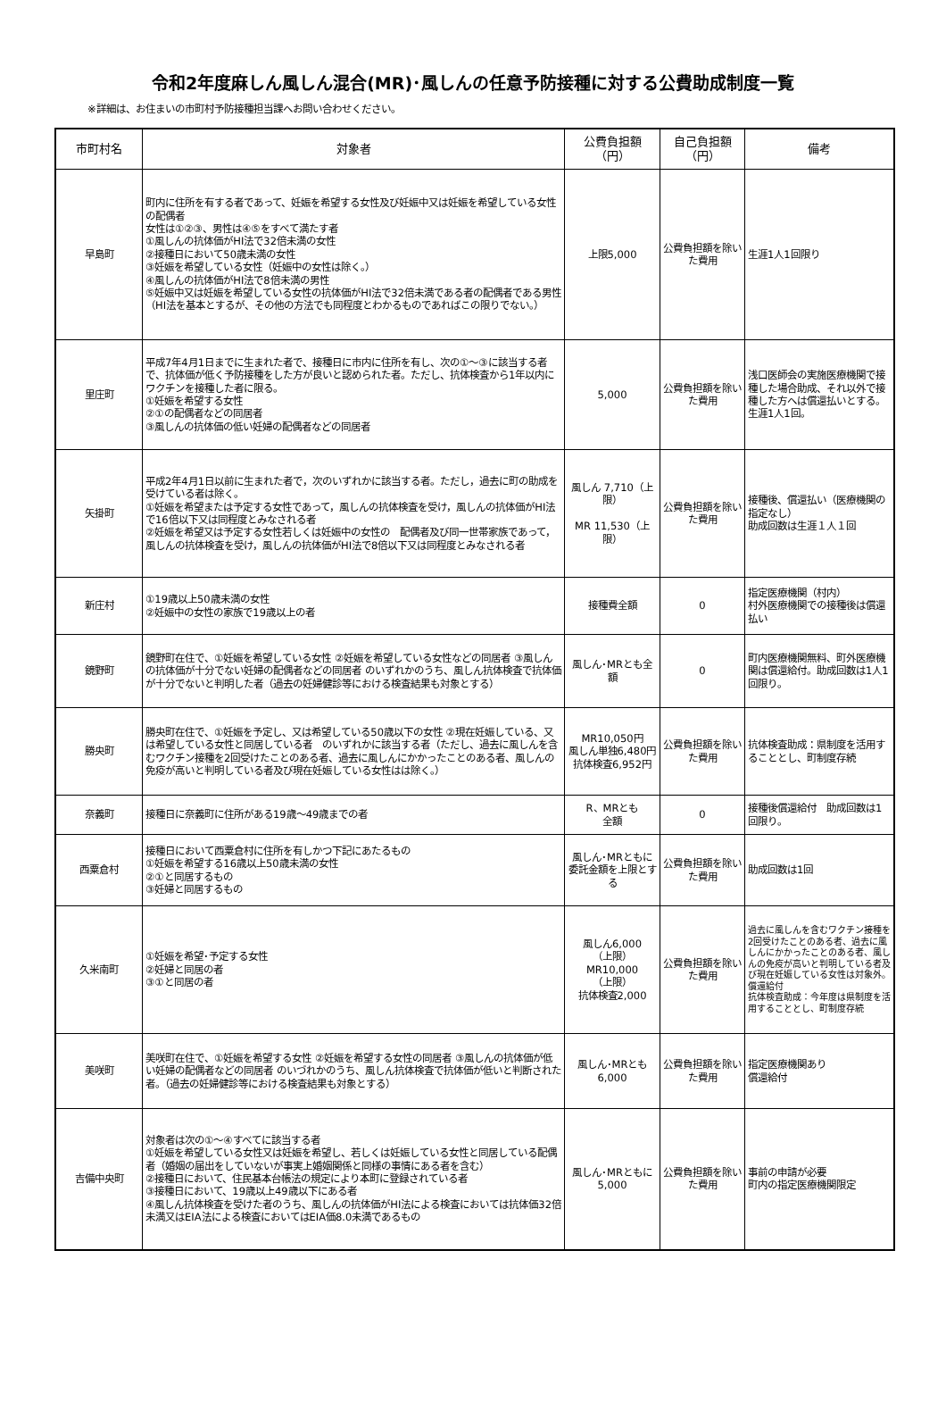令和2年度麻しん風しん混合(MR)･風しんの任意予防接種に対する公費助成制度一覧
※詳細は、お住まいの市町村予防接種担当課へお問い合わせください。
| 市町村名 | 対象者 | 公費負担額 （円） | 自己負担額 （円） | 備考 |
| --- | --- | --- | --- | --- |
| 早島町 | 町内に住所を有する者であって、妊娠を希望する女性及び妊娠中又は妊娠を希望している女性の配偶者 女性は①②③、男性は④⑤をすべて満たす者 ①風しんの抗体価がHI法で32倍未満の女性 ②接種日において50歳未満の女性 ③妊娠を希望している女性（妊娠中の女性は除く。） ④風しんの抗体価がHI法で8倍未満の男性 ⑤妊娠中又は妊娠を希望している女性の抗体価がHI法で32倍未満である者の配偶者である男性 （HI法を基本とするが、その他の方法でも同程度とわかるものであればこの限りでない。） | 上限5,000 | 公費負担額を除いた費用 | 生涯1人1回限り |
| 里庄町 | 平成7年4月1日までに生まれた者で、接種日に市内に住所を有し、次の①～③に該当する者で、抗体価が低く予防接種をした方が良いと認められた者。ただし、抗体検査から1年以内にワクチンを接種した者に限る。 ①妊娠を希望する女性 ②①の配偶者などの同居者 ③風しんの抗体価の低い妊婦の配偶者などの同居者 | 5,000 | 公費負担額を除いた費用 | 浅口医師会の実施医療機関で接種した場合助成、それ以外で接種した方へは償還払いとする。生涯1人1回。 |
| 矢掛町 | 平成2年4月1日以前に生まれた者で，次のいずれかに該当する者。ただし，過去に町の助成を受けている者は除く。 ①妊娠を希望または予定する女性であって，風しんの抗体検査を受け，風しんの抗体価がHI法で16倍以下又は同程度とみなされる者 ②妊娠を希望又は予定する女性若しくは妊娠中の女性の 配偶者及び同一世帯家族であって，風しんの抗体検査を受け，風しんの抗体価がHI法で8倍以下又は同程度とみなされる者 | 風しん 7,710（上限） MR 11,530（上限） | 公費負担額を除いた費用 | 接種後、償還払い（医療機関の指定なし） 助成回数は生涯１人１回 |
| 新庄村 | ①19歳以上50歳未満の女性 ②妊娠中の女性の家族で19歳以上の者 | 接種費全額 | 0 | 指定医療機関（村内） 村外医療機関での接種後は償還払い |
| 鏡野町 | 鏡野町在住で、①妊娠を希望している女性 ②妊娠を希望している女性などの同居者 ③風しんの抗体価が十分でない妊婦の配偶者などの同居者 のいずれかのうち、風しん抗体検査で抗体価が十分でないと判明した者（過去の妊婦健診等における検査結果も対象とする） | 風しん･MRとも全額 | 0 | 町内医療機関無料、町外医療機関は償還給付。助成回数は1人1回限り。 |
| 勝央町 | 勝央町在住で、①妊娠を予定し、又は希望している50歳以下の女性 ②現在妊娠している、又は希望している女性と同居している者 のいずれかに該当する者（ただし、過去に風しんを含むワクチン接種を2回受けたことのある者、過去に風しんにかかったことのある者、風しんの免疫が高いと判明している者及び現在妊娠している女性はは除く。） | MR10,050円 風しん単独6,480円 抗体検査6,952円 | 公費負担額を除いた費用 | 抗体検査助成：県制度を活用することとし、町制度存続 |
| 奈義町 | 接種日に奈義町に住所がある19歳～49歳までの者 | R、MRとも 全額 | 0 | 接種後償還給付 助成回数は1回限り。 |
| 西粟倉村 | 接種日において西粟倉村に住所を有しかつ下記にあたるもの ①妊娠を希望する16歳以上50歳未満の女性 ②①と同居するもの ③妊婦と同居するもの | 風しん･MRともに委託金額を上限とする | 公費負担額を除いた費用 | 助成回数は1回 |
| 久米南町 | ①妊娠を希望･予定する女性 ②妊婦と同居の者 ③①と同居の者 | 風しん6,000 （上限） MR10,000 （上限） 抗体検査2,000 | 公費負担額を除いた費用 | 過去に風しんを含むワクチン接種を2回受けたことのある者、過去に風しんにかかったことのある者、風しんの免疫が高いと判明している者及び現在妊娠している女性は対象外。償還給付 抗体検査助成：今年度は県制度を活用することとし、町制度存続 |
| 美咲町 | 美咲町在住で、①妊娠を希望する女性 ②妊娠を希望する女性の同居者 ③風しんの抗体価が低い妊婦の配偶者などの同居者 のいづれかのうち、風しん抗体検査で抗体価が低いと判断された者。（過去の妊婦健診等における検査結果も対象とする） | 風しん･MRとも 6,000 | 公費負担額を除いた費用 | 指定医療機関あり 償還給付 |
| 吉備中央町 | 対象者は次の①～④すべてに該当する者 ①妊娠を希望している女性又は妊娠を希望し、若しくは妊娠している女性と同居している配偶者（婚姻の届出をしていないが事実上婚姻関係と同様の事情にある者を含む） ②接種日において、住民基本台帳法の規定により本町に登録されている者 ③接種日において、19歳以上49歳以下にある者 ④風しん抗体検査を受けた者のうち、風しんの抗体価がHI法による検査においては抗体価32倍未満又はEIA法による検査においてはEIA価8.0未満であるもの | 風しん･MRともに 5,000 | 公費負担額を除いた費用 | 事前の申請が必要 町内の指定医療機関限定 |